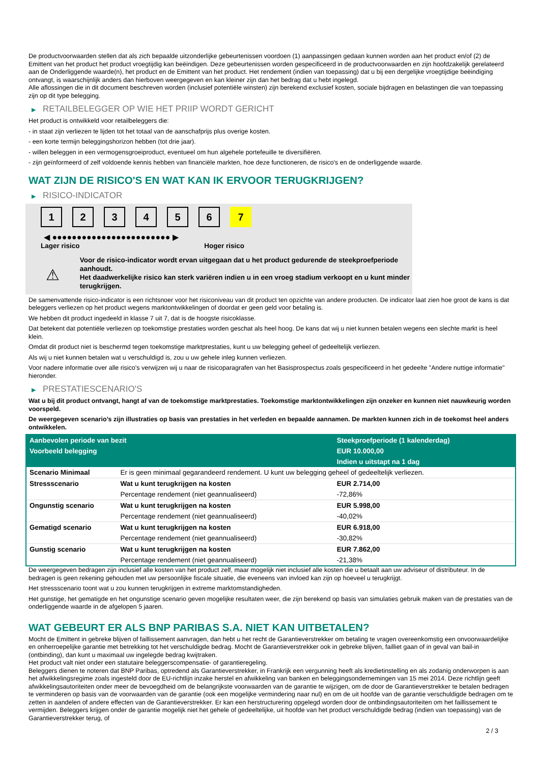De productvoorwaarden stellen dat als zich bepaalde uitzonderlijke gebeurtenissen voordoen (1) aanpassingen gedaan kunnen worden aan het product en/of (2) de Emittent van het product het product vroegtijdig kan beëindigen. Deze gebeurtenissen worden gespecificeerd in de productvoorwaarden en zijn hoofdzakelijk gerelateerd aan de Onderliggende waarde(n), het product en de Emittent van het product. Het rendement (indien van toepassing) dat u bij een dergelijke vroegtijdige beëindiging ontvangt, is waarschijnlijk anders dan hierboven weergegeven en kan kleiner zijn dan het bedrag dat u hebt ingelegd.
Alle aflossingen die in dit document beschreven worden (inclusief potentiële winsten) zijn berekend exclusief kosten, sociale bijdragen en belastingen die van toepassing zijn op dit type belegging.
▶ RETAILBELEGGER OP WIE HET PRIIP WORDT GERICHT
Het product is ontwikkeld voor retailbeleggers die:
- in staat zijn verliezen te lijden tot het totaal van de aanschafprijs plus overige kosten.
- een korte termijn beleggingshorizon hebben (tot drie jaar).
- willen beleggen in een vermogensgroeiproduct, eventueel om hun algehele portefeuille te diversifiëren.
- zijn geïnformeerd of zelf voldoende kennis hebben van financiële markten, hoe deze functioneren, de risico's en de onderliggende waarde.
WAT ZIJN DE RISICO'S EN WAT KAN IK ERVOOR TERUGKRIJGEN?
▶ RISICO-INDICATOR
1 2 3 4 5 6 7
◀ ●●●●●●●●●●●●●●●●●●●●●●●● ▶
Lager risico Hoger risico
⚠
Voor de risico-indicator wordt ervan uitgegaan dat u het product gedurende de steekproefperiode aanhoudt.
Het daadwerkelijke risico kan sterk variëren indien u in een vroeg stadium verkoopt en u kunt minder terugkrijgen.
De samenvattende risico-indicator is een richtsnoer voor het risiconiveau van dit product ten opzichte van andere producten. De indicator laat zien hoe groot de kans is dat beleggers verliezen op het product wegens marktontwikkelingen of doordat er geen geld voor betaling is.
We hebben dit product ingedeeld in klasse 7 uit 7, dat is de hoogste risicoklasse.
Dat betekent dat potentiële verliezen op toekomstige prestaties worden geschat als heel hoog. De kans dat wij u niet kunnen betalen wegens een slechte markt is heel klein.
Omdat dit product niet is beschermd tegen toekomstige marktprestaties, kunt u uw belegging geheel of gedeeltelijk verliezen.
Als wij u niet kunnen betalen wat u verschuldigd is, zou u uw gehele inleg kunnen verliezen.
Voor nadere informatie over alle risico's verwijzen wij u naar de risicoparagrafen van het Basisprospectus zoals gespecificeerd in het gedeelte "Andere nuttige informatie" hieronder.
▶ PRESTATIESCENARIO'S
Wat u bij dit product ontvangt, hangt af van de toekomstige marktprestaties. Toekomstige marktontwikkelingen zijn onzeker en kunnen niet nauwkeurig worden voorspeld.
De weergegeven scenario’s zijn illustraties op basis van prestaties in het verleden en bepaalde aannamen. De markten kunnen zich in de toekomst heel anders ontwikkelen.
| Aanbevolen periode van bezit | | Steekproefperiode (1 kalenderdag) |
| --- | --- | --- |
| Voorbeeld belegging | | EUR 10.000,00 |
| | | Indien u uitstapt na 1 dag |
| Scenario Minimaal | Er is geen minimaal gegarandeerd rendement. U kunt uw belegging geheel of gedeeltelijk verliezen. | |
| Stressscenario | Wat u kunt terugkrijgen na kosten | EUR 2.714,00 |
| | Percentage rendement (niet geannualiseerd) | -72,86% |
| Ongunstig scenario | Wat u kunt terugkrijgen na kosten | EUR 5.998,00 |
| | Percentage rendement (niet geannualiseerd) | -40,02% |
| Gematigd scenario | Wat u kunt terugkrijgen na kosten | EUR 6.918,00 |
| | Percentage rendement (niet geannualiseerd) | -30,82% |
| Gunstig scenario | Wat u kunt terugkrijgen na kosten | EUR 7.862,00 |
| | Percentage rendement (niet geannualiseerd) | -21,38% |
De weergegeven bedragen zijn inclusief alle kosten van het product zelf, maar mogelijk niet inclusief alle kosten die u betaalt aan uw adviseur of distributeur. In de bedragen is geen rekening gehouden met uw persoonlijke fiscale situatie, die eveneens van invloed kan zijn op hoeveel u terugkrijgt.
Het stressscenario toont wat u zou kunnen terugkrijgen in extreme marktomstandigheden.
Het gunstige, het gematigde en het ongunstige scenario geven mogelijke resultaten weer, die zijn berekend op basis van simulaties gebruik maken van de prestaties van de onderliggende waarde in de afgelopen 5 jaaren.
WAT GEBEURT ER ALS BNP PARIBAS S.A. NIET KAN UITBETALEN?
Mocht de Emittent in gebreke blijven of faillissement aanvragen, dan hebt u het recht de Garantieverstrekker om betaling te vragen overeenkomstig een onvoorwaardelijke en onherroepelijke garantie met betrekking tot het verschuldigde bedrag. Mocht de Garantieverstrekker ook in gebreke blijven, failliet gaan of in geval van bail-in (ontbinding), dan kunt u maximaal uw ingelegde bedrag kwijtraken.
Het product valt niet onder een statutaire beleggerscompensatie- of garantieregeling.
Beleggers dienen te noteren dat BNP Paribas, optredend als Garantieverstrekker, in Frankrijk een vergunning heeft als kredietinstelling en als zodanig onderworpen is aan het afwikkelingsregime zoals ingesteld door de EU-richtlijn inzake herstel en afwikkeling van banken en beleggingsondernemingen van 15 mei 2014. Deze richtlijn geeft afwikkelingsautoriteiten onder meer de bevoegdheid om de belangrijkste voorwaarden van de garantie te wijzigen, om de door de Garantieverstrekker te betalen bedragen te verminderen op basis van de voorwaarden van de garantie (ook een mogelijke vermindering naar nul) en om de uit hoofde van de garantie verschuldigde bedragen om te zetten in aandelen of andere effecten van de Garantieverstrekker. Er kan een herstructurering opgelegd worden door de ontbindingsautoriteiten om het faillissement te vermijden. Beleggers krijgen onder de garantie mogelijk niet het gehele of gedeeltelijke, uit hoofde van het product verschuldigde bedrag (indien van toepassing) van de Garantieverstrekker terug, of
2 / 3